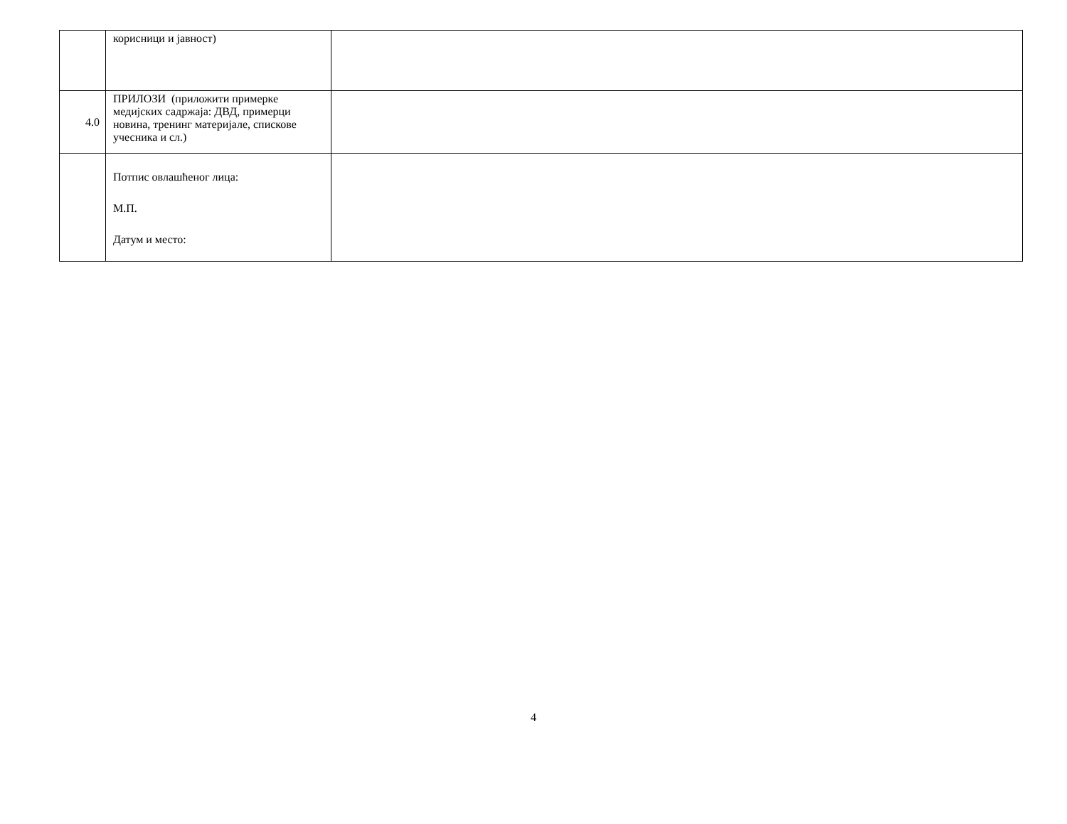| | корисници и јавност) | |
| 4.0 | ПРИЛОЗИ (приложити примерке медијских садржаја: ДВД, примерци новина, тренинг материјале, спискове учесника и сл.) | |
| | Потпис овлашћеног лица: М.П. Датум и место: | |
4